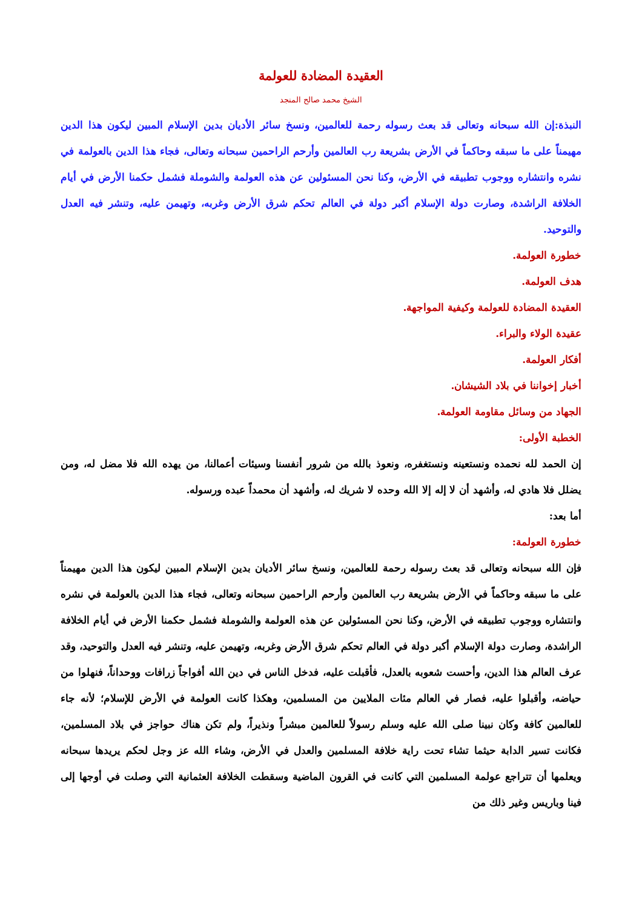العقيدة المضادة للعولمة
الشيخ محمد صالح المنجد
النبذة:إن الله سبحانه وتعالى قد بعث رسوله رحمة للعالمين، ونسخ سائر الأديان بدين الإسلام المبين ليكون هذا الدين مهيمناً على ما سبقه وحاكماً في الأرض بشريعة رب العالمين وأرحم الراحمين سبحانه وتعالى، فجاء هذا الدين بالعولمة في نشره وانتشاره ووجوب تطبيقه في الأرض، وكنا نحن المسئولين عن هذه العولمة والشوملة فشمل حكمنا الأرض في أيام الخلافة الراشدة، وصارت دولة الإسلام أكبر دولة في العالم تحكم شرق الأرض وغربه، وتهيمن عليه، وتنشر فيه العدل والتوحيد.
خطورة العولمة.
هدف العولمة.
العقيدة المضادة للعولمة وكيفية المواجهة.
عقيدة الولاء والبراء.
أفكار العولمة.
أخبار إخواننا في بلاد الشيشان.
الجهاد من وسائل مقاومة العولمة.
الخطبة الأولى:
إن الحمد لله نحمده ونستعينه ونستغفره، ونعوذ بالله من شرور أنفسنا وسيئات أعمالنا، من يهده الله فلا مضل له، ومن يضلل فلا هادي له، وأشهد أن لا إله إلا الله وحده لا شريك له، وأشهد أن محمداً عبده ورسوله.
أما بعد:
خطورة العولمة:
فإن الله سبحانه وتعالى قد بعث رسوله رحمة للعالمين، ونسخ سائر الأديان بدين الإسلام المبين ليكون هذا الدين مهيمناً على ما سبقه وحاكماً في الأرض بشريعة رب العالمين وأرحم الراحمين سبحانه وتعالى، فجاء هذا الدين بالعولمة في نشره وانتشاره ووجوب تطبيقه في الأرض، وكنا نحن المسئولين عن هذه العولمة والشوملة فشمل حكمنا الأرض في أيام الخلافة الراشدة، وصارت دولة الإسلام أكبر دولة في العالم تحكم شرق الأرض وغربه، وتهيمن عليه، وتنشر فيه العدل والتوحيد، وقد عرف العالم هذا الدين، وأحست شعوبه بالعدل، فأقبلت عليه، فدخل الناس في دين الله أفواجاً زرافات ووحداناً، فنهلوا من حياضه، وأقبلوا عليه، فصار في العالم مئات الملايين من المسلمين، وهكذا كانت العولمة في الأرض للإسلام؛ لأنه جاء للعالمين كافة وكان نبينا صلى الله عليه وسلم رسولاً للعالمين مبشراً ونذيراً، ولم تكن هناك حواجز في بلاد المسلمين، فكانت تسير الدابة حيثما تشاء تحت راية خلافة المسلمين والعدل في الأرض، وشاء الله عز وجل لحكم يريدها سبحانه ويعلمها أن تتراجع عولمة المسلمين التي كانت في القرون الماضية وسقطت الخلافة العثمانية التي وصلت في أوجها إلى فينا وباريس وغير ذلك من